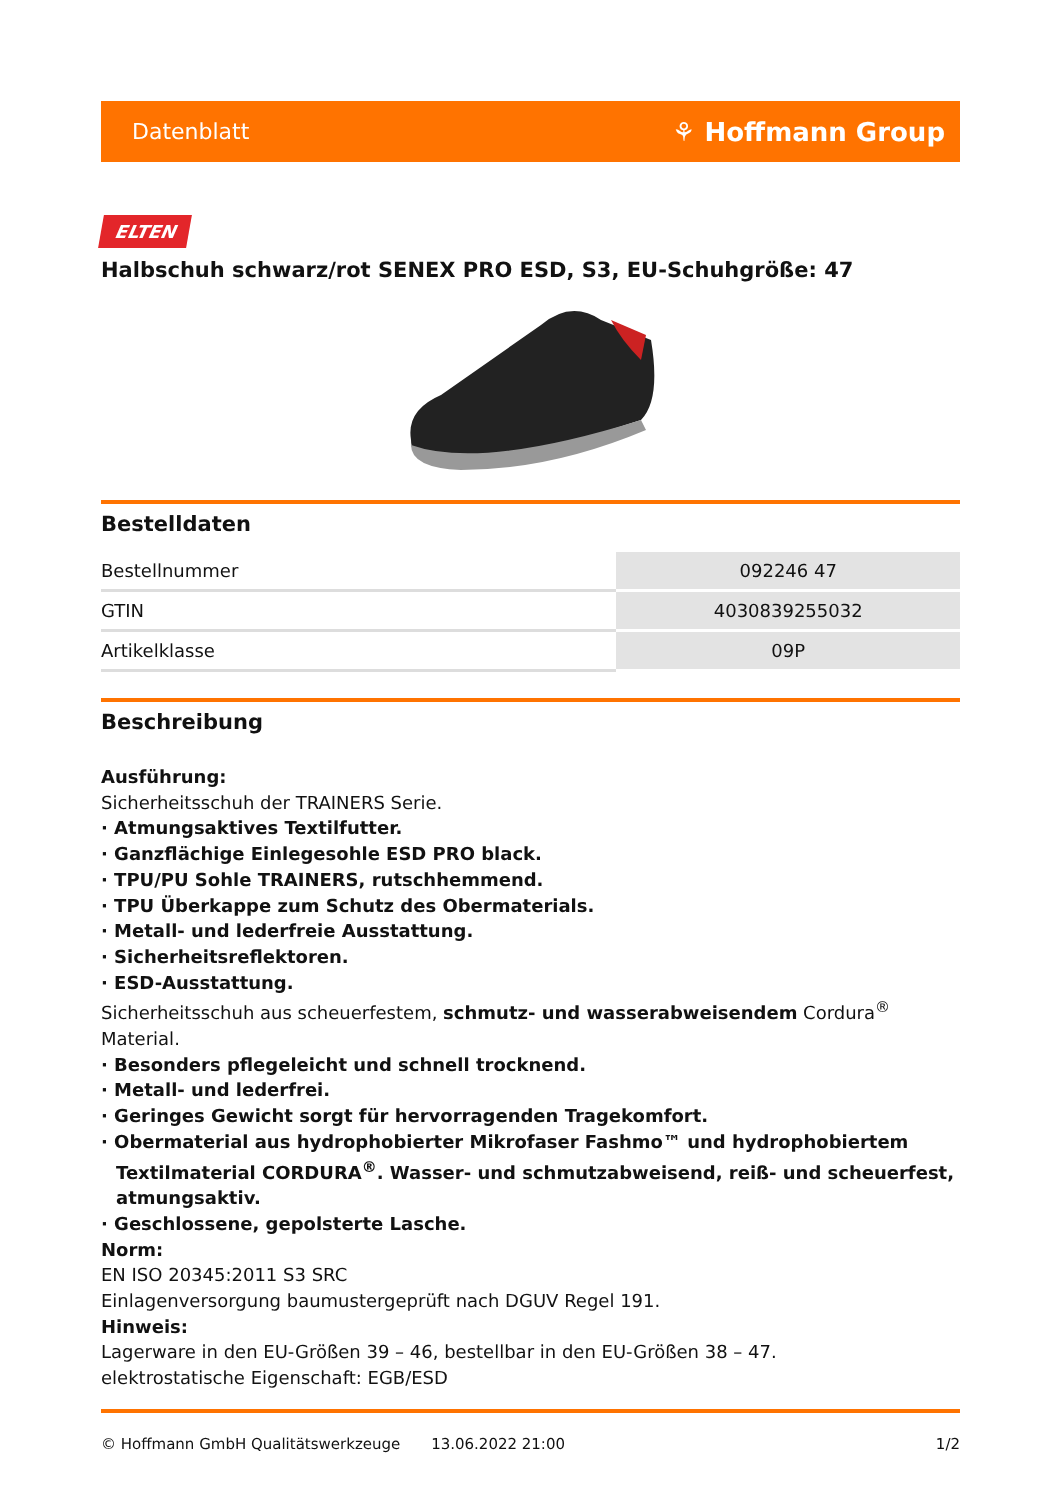Datenblatt ⚘ Hoffmann Group
ELTEN
Halbschuh schwarz/rot SENEX PRO ESD, S3, EU-Schuhgröße: 47
Bestelldaten
| Bestellnummer | 092246 47 |
| GTIN | 4030839255032 |
| Artikelklasse | 09P |
Beschreibung
Ausführung:
Sicherheitsschuh der TRAINERS Serie.
· Atmungsaktives Textilfutter.
· Ganzflächige Einlegesohle ESD PRO black.
· TPU/PU Sohle TRAINERS, rutschhemmend.
· TPU Überkappe zum Schutz des Obermaterials.
· Metall- und lederfreie Ausstattung.
· Sicherheitsreflektoren.
· ESD-Ausstattung.
Sicherheitsschuh aus scheuerfestem, schmutz- und wasserabweisendem Cordura<sup>®</sup> Material.
· Besonders pflegeleicht und schnell trocknend.
· Metall- und lederfrei.
· Geringes Gewicht sorgt für hervorragenden Tragekomfort.
· Obermaterial aus hydrophobierter Mikrofaser Fashmo™ und hydrophobiertem Textilmaterial CORDURA<sup>®</sup>. Wasser- und schmutzabweisend, reiß- und scheuerfest, atmungsaktiv.
· Geschlossene, gepolsterte Lasche.
Norm:
EN ISO 20345:2011 S3 SRC
Einlagenversorgung baumustergeprüft nach DGUV Regel 191.
Hinweis:
Lagerware in den EU-Größen 39 – 46, bestellbar in den EU-Größen 38 – 47.
elektrostatische Eigenschaft: EGB/ESD
© Hoffmann GmbH Qualitätswerkzeuge 13.06.2022 21:00 1/2